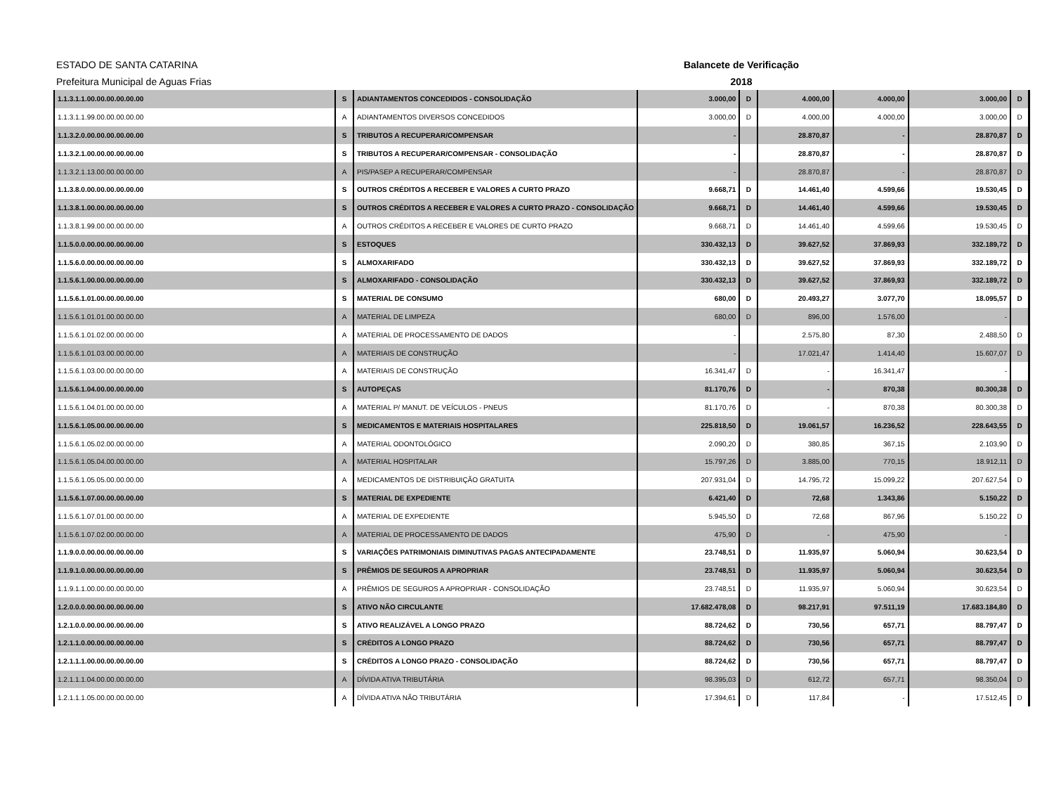ESTADO DE SANTA CATARINA
Prefeitura Municipal de Aguas Frias
Balancete de Verificação
2018
| 1.1.3.1.1.00.00.00.00.00.00 | S | ADIANTAMENTOS CONCEDIDOS - CONSOLIDAÇÃO | 3.000,00 | D | 4.000,00 | 4.000,00 | 3.000,00 | D |
| 1.1.3.1.1.99.00.00.00.00.00 | A | ADIANTAMENTOS DIVERSOS CONCEDIDOS | 3.000,00 | D | 4.000,00 | 4.000,00 | 3.000,00 | D |
| 1.1.3.2.0.00.00.00.00.00.00 | S | TRIBUTOS A RECUPERAR/COMPENSAR | - | | 28.870,87 | - | 28.870,87 | D |
| 1.1.3.2.1.00.00.00.00.00.00 | S | TRIBUTOS A RECUPERAR/COMPENSAR - CONSOLIDAÇÃO | - | | 28.870,87 | - | 28.870,87 | D |
| 1.1.3.2.1.13.00.00.00.00.00 | A | PIS/PASEP A RECUPERAR/COMPENSAR | - | | 28.870,87 | - | 28.870,87 | D |
| 1.1.3.8.0.00.00.00.00.00.00 | S | OUTROS CRÉDITOS A RECEBER E VALORES A CURTO PRAZO | 9.668,71 | D | 14.461,40 | 4.599,66 | 19.530,45 | D |
| 1.1.3.8.1.00.00.00.00.00.00 | S | OUTROS CRÉDITOS A RECEBER E VALORES A CURTO PRAZO - CONSOLIDAÇÃO | 9.668,71 | D | 14.461,40 | 4.599,66 | 19.530,45 | D |
| 1.1.3.8.1.99.00.00.00.00.00 | A | OUTROS CRÉDITOS A RECEBER E VALORES DE CURTO PRAZO | 9.668,71 | D | 14.461,40 | 4.599,66 | 19.530,45 | D |
| 1.1.5.0.0.00.00.00.00.00.00 | S | ESTOQUES | 330.432,13 | D | 39.627,52 | 37.869,93 | 332.189,72 | D |
| 1.1.5.6.0.00.00.00.00.00.00 | S | ALMOXARIFADO | 330.432,13 | D | 39.627,52 | 37.869,93 | 332.189,72 | D |
| 1.1.5.6.1.00.00.00.00.00.00 | S | ALMOXARIFADO - CONSOLIDAÇÃO | 330.432,13 | D | 39.627,52 | 37.869,93 | 332.189,72 | D |
| 1.1.5.6.1.01.00.00.00.00.00 | S | MATERIAL DE CONSUMO | 680,00 | D | 20.493,27 | 3.077,70 | 18.095,57 | D |
| 1.1.5.6.1.01.01.00.00.00.00 | A | MATERIAL DE LIMPEZA | 680,00 | D | 896,00 | 1.576,00 | - | |
| 1.1.5.6.1.01.02.00.00.00.00 | A | MATERIAL DE PROCESSAMENTO DE DADOS | - | | 2.575,80 | 87,30 | 2.488,50 | D |
| 1.1.5.6.1.01.03.00.00.00.00 | A | MATERIAIS DE CONSTRUÇÃO | - | | 17.021,47 | 1.414,40 | 15.607,07 | D |
| 1.1.5.6.1.03.00.00.00.00.00 | A | MATERIAIS DE CONSTRUÇÃO | 16.341,47 | D | - | 16.341,47 | - | |
| 1.1.5.6.1.04.00.00.00.00.00 | S | AUTOPEÇAS | 81.170,76 | D | - | 870,38 | 80.300,38 | D |
| 1.1.5.6.1.04.01.00.00.00.00 | A | MATERIAL P/ MANUT. DE VEÍCULOS - PNEUS | 81.170,76 | D | - | 870,38 | 80.300,38 | D |
| 1.1.5.6.1.05.00.00.00.00.00 | S | MEDICAMENTOS E MATERIAIS HOSPITALARES | 225.818,50 | D | 19.061,57 | 16.236,52 | 228.643,55 | D |
| 1.1.5.6.1.05.02.00.00.00.00 | A | MATERIAL ODONTOLÓGICO | 2.090,20 | D | 380,85 | 367,15 | 2.103,90 | D |
| 1.1.5.6.1.05.04.00.00.00.00 | A | MATERIAL HOSPITALAR | 15.797,26 | D | 3.885,00 | 770,15 | 18.912,11 | D |
| 1.1.5.6.1.05.05.00.00.00.00 | A | MEDICAMENTOS DE DISTRIBUIÇÃO GRATUITA | 207.931,04 | D | 14.795,72 | 15.099,22 | 207.627,54 | D |
| 1.1.5.6.1.07.00.00.00.00.00 | S | MATERIAL DE EXPEDIENTE | 6.421,40 | D | 72,68 | 1.343,86 | 5.150,22 | D |
| 1.1.5.6.1.07.01.00.00.00.00 | A | MATERIAL DE EXPEDIENTE | 5.945,50 | D | 72,68 | 867,96 | 5.150,22 | D |
| 1.1.5.6.1.07.02.00.00.00.00 | A | MATERIAL DE PROCESSAMENTO DE DADOS | 475,90 | D | - | 475,90 | - | |
| 1.1.9.0.0.00.00.00.00.00.00 | S | VARIAÇÕES PATRIMONIAIS DIMINUTIVAS PAGAS ANTECIPADAMENTE | 23.748,51 | D | 11.935,97 | 5.060,94 | 30.623,54 | D |
| 1.1.9.1.0.00.00.00.00.00.00 | S | PRÊMIOS DE SEGUROS A APROPRIAR | 23.748,51 | D | 11.935,97 | 5.060,94 | 30.623,54 | D |
| 1.1.9.1.1.00.00.00.00.00.00 | A | PRÊMIOS DE SEGUROS A APROPRIAR - CONSOLIDAÇÃO | 23.748,51 | D | 11.935,97 | 5.060,94 | 30.623,54 | D |
| 1.2.0.0.0.00.00.00.00.00.00 | S | ATIVO NÃO CIRCULANTE | 17.682.478,08 | D | 98.217,91 | 97.511,19 | 17.683.184,80 | D |
| 1.2.1.0.0.00.00.00.00.00.00 | S | ATIVO REALIZÁVEL A LONGO PRAZO | 88.724,62 | D | 730,56 | 657,71 | 88.797,47 | D |
| 1.2.1.1.0.00.00.00.00.00.00 | S | CRÉDITOS A LONGO PRAZO | 88.724,62 | D | 730,56 | 657,71 | 88.797,47 | D |
| 1.2.1.1.1.00.00.00.00.00.00 | S | CRÉDITOS A LONGO PRAZO - CONSOLIDAÇÃO | 88.724,62 | D | 730,56 | 657,71 | 88.797,47 | D |
| 1.2.1.1.1.04.00.00.00.00.00 | A | DÍVIDA ATIVA TRIBUTÁRIA | 98.395,03 | D | 612,72 | 657,71 | 98.350,04 | D |
| 1.2.1.1.1.05.00.00.00.00.00 | A | DÍVIDA ATIVA NÃO TRIBUTÁRIA | 17.394,61 | D | 117,84 | - | 17.512,45 | D |